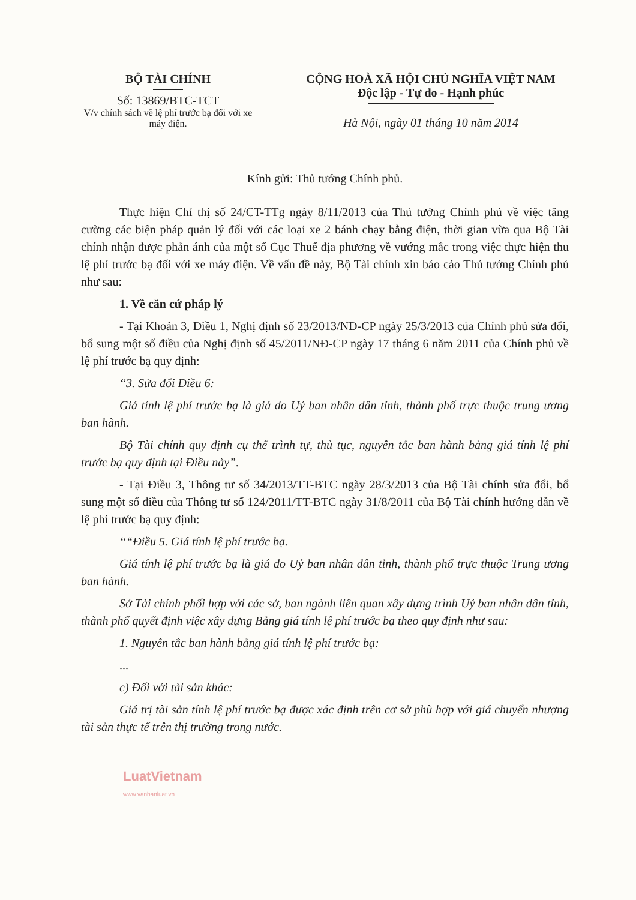BỘ TÀI CHÍNH
Số: 13869/BTC-TCT
V/v chính sách về lệ phí trước bạ đối với xe máy điện.
CỘNG HOÀ XÃ HỘI CHỦ NGHĨA VIỆT NAM
Độc lập - Tự do - Hạnh phúc
Hà Nội, ngày 01 tháng 10 năm 2014
Kính gửi: Thủ tướng Chính phủ.
Thực hiện Chỉ thị số 24/CT-TTg ngày 8/11/2013 của Thủ tướng Chính phủ về việc tăng cường các biện pháp quản lý đối với các loại xe 2 bánh chạy bằng điện, thời gian vừa qua Bộ Tài chính nhận được phản ánh của một số Cục Thuế địa phương về vướng mắc trong việc thực hiện thu lệ phí trước bạ đối với xe máy điện. Về vấn đề này, Bộ Tài chính xin báo cáo Thủ tướng Chính phủ như sau:
1. Về căn cứ pháp lý
- Tại Khoản 3, Điều 1, Nghị định số 23/2013/NĐ-CP ngày 25/3/2013 của Chính phủ sửa đổi, bổ sung một số điều của Nghị định số 45/2011/NĐ-CP ngày 17 tháng 6 năm 2011 của Chính phủ về lệ phí trước bạ quy định:
“3. Sửa đổi Điều 6:
Giá tính lệ phí trước bạ là giá do Uỷ ban nhân dân tỉnh, thành phố trực thuộc trung ương ban hành.
Bộ Tài chính quy định cụ thể trình tự, thủ tục, nguyên tắc ban hành bảng giá tính lệ phí trước bạ quy định tại Điều này”.
- Tại Điều 3, Thông tư số 34/2013/TT-BTC ngày 28/3/2013 của Bộ Tài chính sửa đổi, bổ sung một số điều của Thông tư số 124/2011/TT-BTC ngày 31/8/2011 của Bộ Tài chính hướng dẫn về lệ phí trước bạ quy định:
““Điều 5. Giá tính lệ phí trước bạ.
Giá tính lệ phí trước bạ là giá do Uỷ ban nhân dân tỉnh, thành phố trực thuộc Trung ương ban hành.
Sở Tài chính phối hợp với các sở, ban ngành liên quan xây dựng trình Uỷ ban nhân dân tỉnh, thành phố quyết định việc xây dựng Bảng giá tính lệ phí trước bạ theo quy định như sau:
1. Nguyên tắc ban hành bảng giá tính lệ phí trước bạ:
...
c) Đối với tài sản khác:
Giá trị tài sản tính lệ phí trước bạ được xác định trên cơ sở phù hợp với giá chuyển nhượng tài sản thực tế trên thị trường trong nước.
LuatVietnam
www.vanbanluat.vn